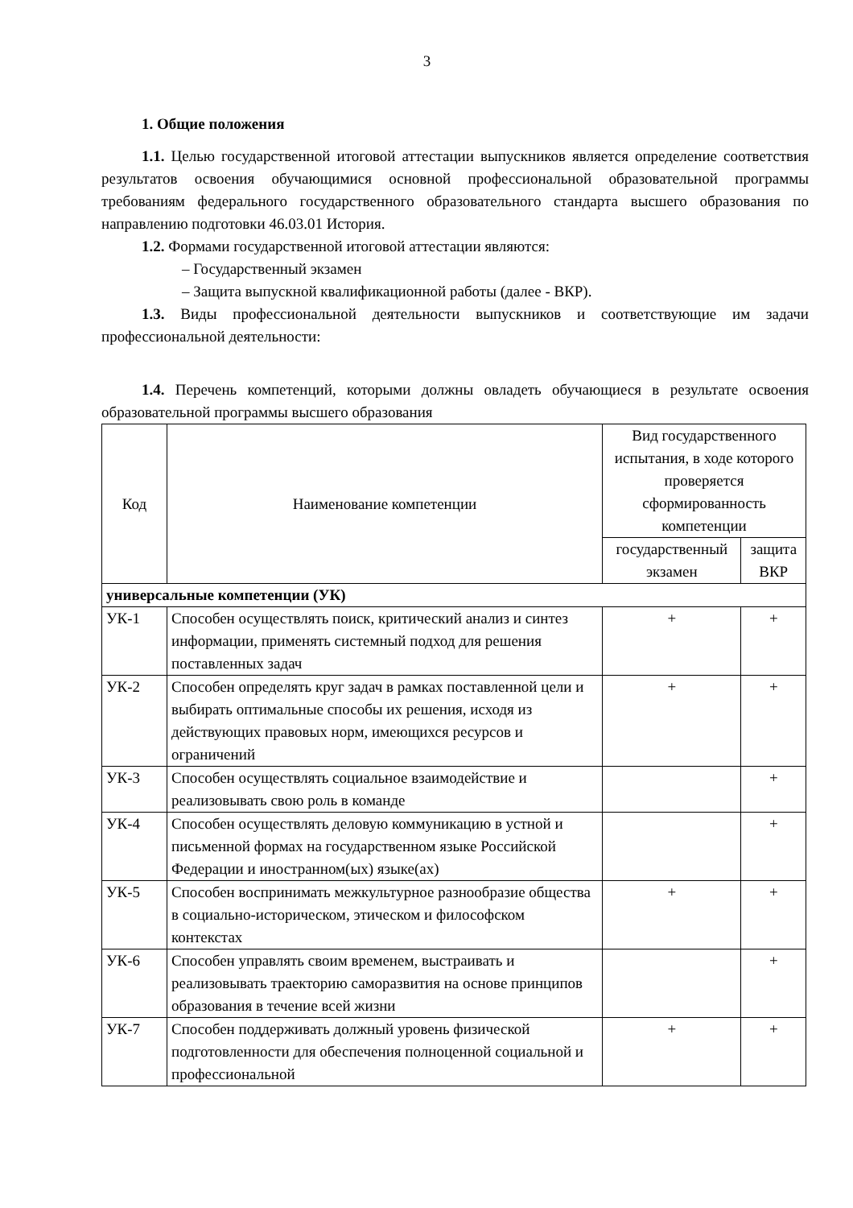3
1. Общие положения
1.1. Целью государственной итоговой аттестации выпускников является определение соответствия результатов освоения обучающимися основной профессиональной образовательной программы требованиям федерального государственного образовательного стандарта высшего образования по направлению подготовки 46.03.01 История.
1.2. Формами государственной итоговой аттестации являются:
– Государственный экзамен
– Защита выпускной квалификационной работы (далее - ВКР).
1.3. Виды профессиональной деятельности выпускников и соответствующие им задачи профессиональной деятельности:
1.4. Перечень компетенций, которыми должны овладеть обучающиеся в результате освоения образовательной программы высшего образования
| Код | Наименование компетенции | Вид государственного испытания, в ходе которого проверяется сформированность компетенции | |
| --- | --- | --- | --- |
| | | государственный экзамен | защита ВКР |
| универсальные компетенции (УК) | | | |
| УК-1 | Способен осуществлять поиск, критический анализ и синтез информации, применять системный подход для решения поставленных задач | + | + |
| УК-2 | Способен определять круг задач в рамках поставленной цели и выбирать оптимальные способы их решения, исходя из действующих правовых норм, имеющихся ресурсов и ограничений | + | + |
| УК-3 | Способен осуществлять социальное взаимодействие и реализовывать свою роль в команде | | + |
| УК-4 | Способен осуществлять деловую коммуникацию в устной и письменной формах на государственном языке Российской Федерации и иностранном(ых) языке(ах) | | + |
| УК-5 | Способен воспринимать межкультурное разнообразие общества в социально-историческом, этическом и философском контекстах | + | + |
| УК-6 | Способен управлять своим временем, выстраивать и реализовывать траекторию саморазвития на основе принципов образования в течение всей жизни | | + |
| УК-7 | Способен поддерживать должный уровень физической подготовленности для обеспечения полноценной социальной и профессиональной | + | + |